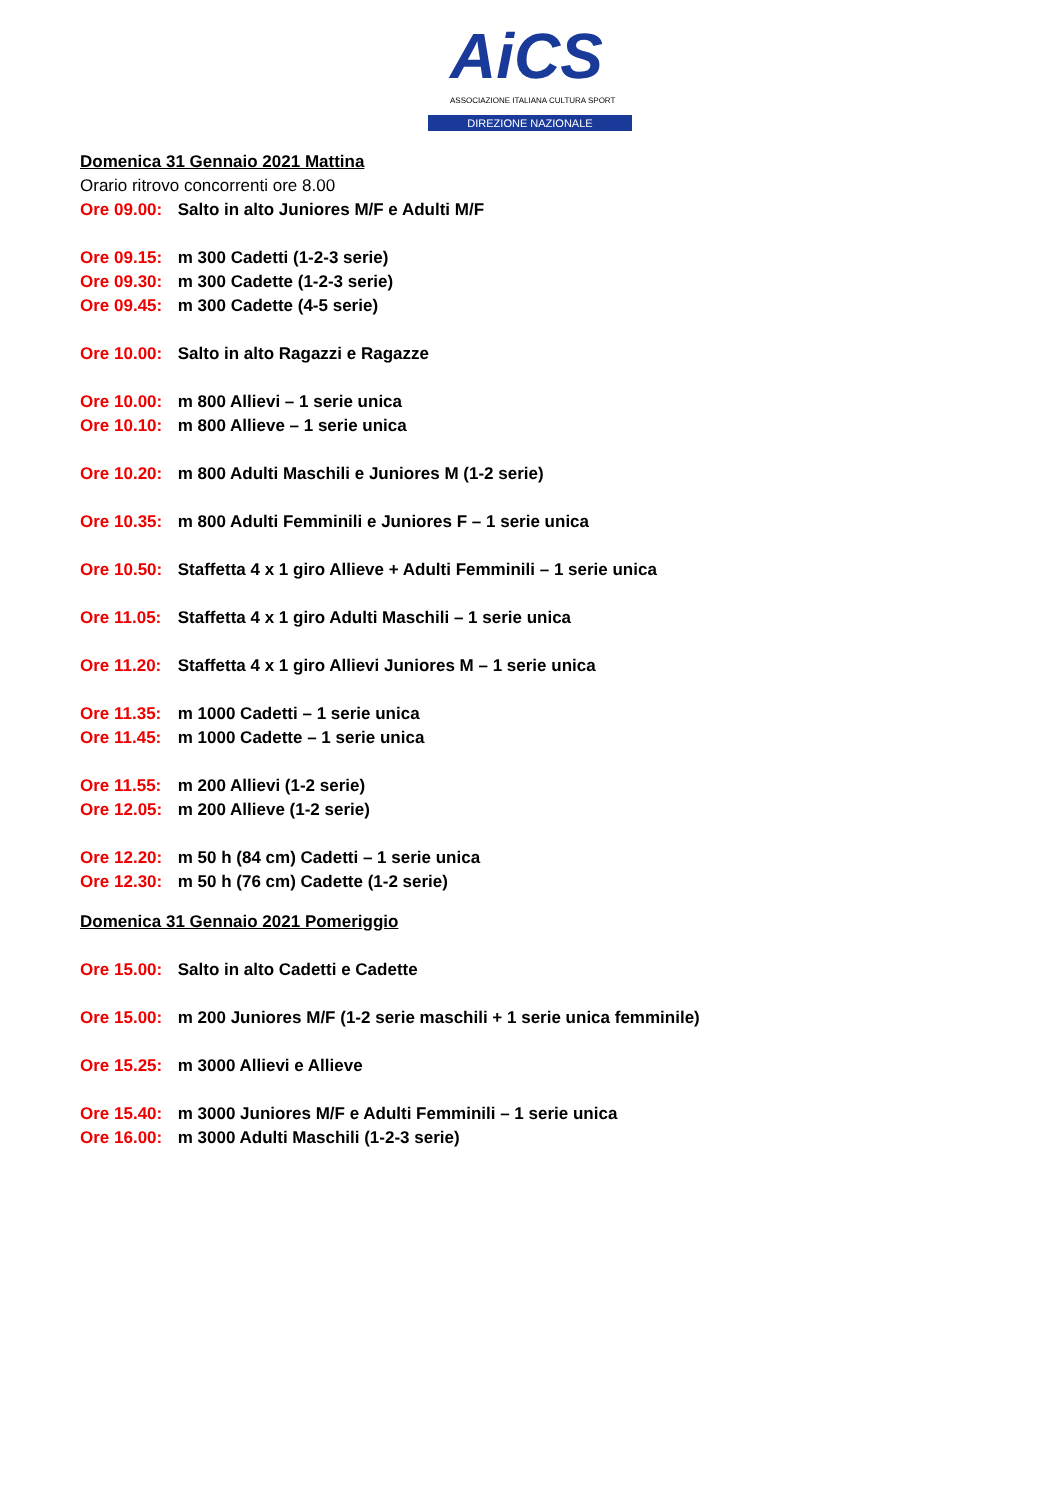AiCS
ASSOCIAZIONE ITALIANA CULTURA SPORT
DIREZIONE NAZIONALE
Domenica 31 Gennaio 2021 Mattina
Orario ritrovo concorrenti ore 8.00
Ore 09.00: Salto in alto Juniores M/F e Adulti M/F
Ore 09.15: m 300 Cadetti (1-2-3 serie)
Ore 09.30: m 300 Cadette (1-2-3 serie)
Ore 09.45: m 300 Cadette (4-5 serie)
Ore 10.00: Salto in alto Ragazzi e Ragazze
Ore 10.00: m 800 Allievi – 1 serie unica
Ore 10.10: m 800 Allieve – 1 serie unica
Ore 10.20: m 800 Adulti Maschili e Juniores M (1-2 serie)
Ore 10.35: m 800 Adulti Femminili e Juniores F – 1 serie unica
Ore 10.50: Staffetta 4 x 1 giro Allieve + Adulti Femminili – 1 serie unica
Ore 11.05: Staffetta 4 x 1 giro Adulti Maschili – 1 serie unica
Ore 11.20: Staffetta 4 x 1 giro Allievi Juniores M – 1 serie unica
Ore 11.35: m 1000 Cadetti – 1 serie unica
Ore 11.45: m 1000 Cadette – 1 serie unica
Ore 11.55: m 200 Allievi (1-2 serie)
Ore 12.05: m 200 Allieve (1-2 serie)
Ore 12.20: m 50 h (84 cm) Cadetti – 1 serie unica
Ore 12.30: m 50 h (76 cm) Cadette (1-2 serie)
Domenica 31 Gennaio 2021 Pomeriggio
Ore 15.00: Salto in alto Cadetti e Cadette
Ore 15.00: m 200 Juniores M/F (1-2 serie maschili + 1 serie unica femminile)
Ore 15.25: m 3000 Allievi e Allieve
Ore 15.40: m 3000 Juniores M/F e Adulti Femminili – 1 serie unica
Ore 16.00: m 3000 Adulti Maschili (1-2-3 serie)